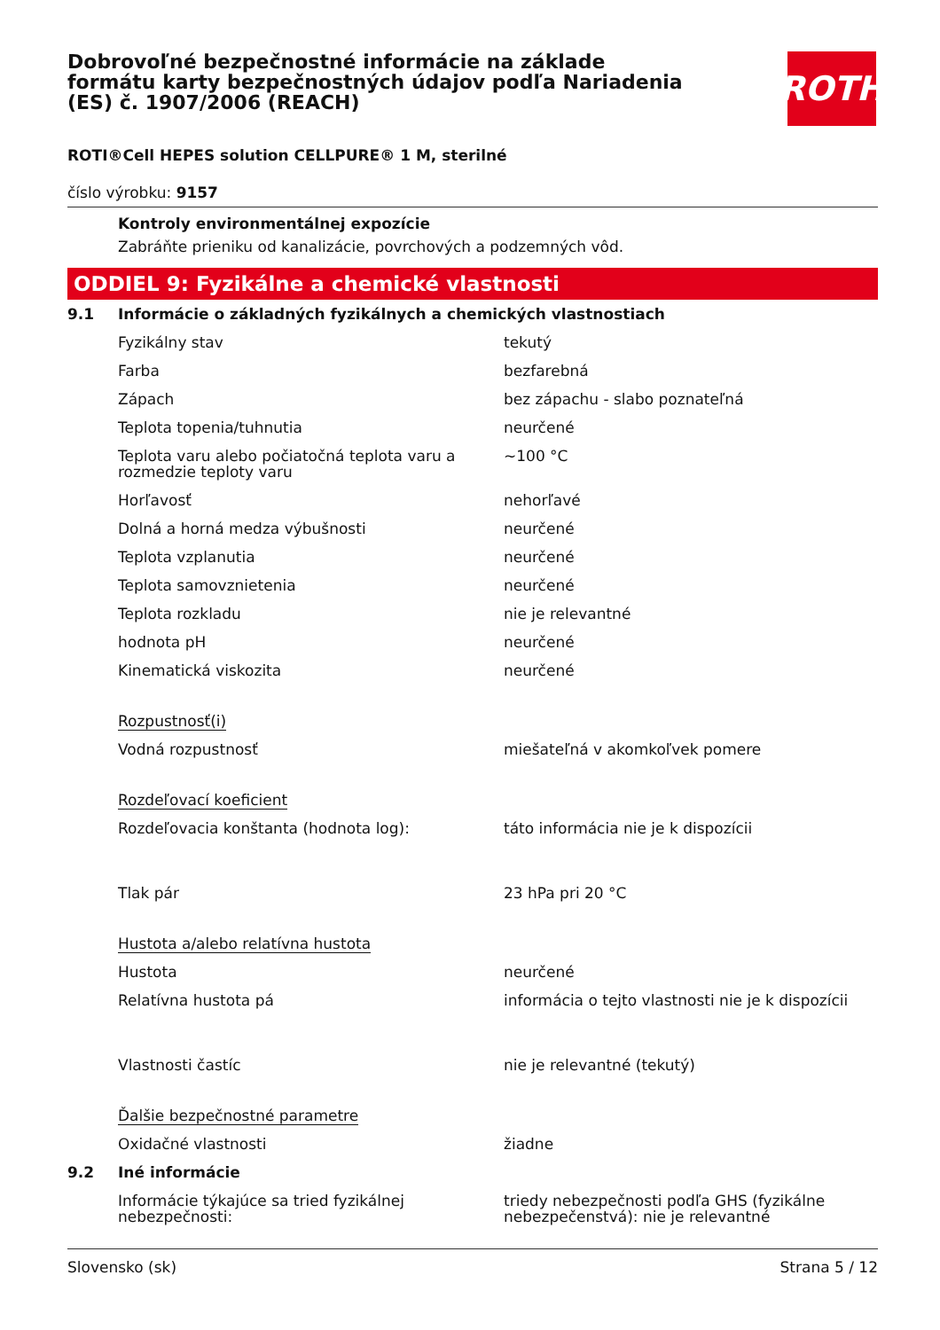Dobrovoľné bezpečnostné informácie na základe formátu karty bezpečnostných údajov podľa Nariadenia (ES) č. 1907/2006 (REACH)
ROTH
ROTI®Cell HEPES solution CELLPURE® 1 M, sterilné
číslo výrobku: 9157
Kontroly environmentálnej expozície
Zabráňte prieniku od kanalizácie, povrchových a podzemných vôd.
ODDIEL 9: Fyzikálne a chemické vlastnosti
| 9.1 | Informácie o základných fyzikálnych a chemických vlastnostiach | |
| | Fyzikálny stav | tekutý |
| | Farba | bezfarebná |
| | Zápach | bez zápachu - slabo poznateľná |
| | Teplota topenia/tuhnutia | neurčené |
| | Teplota varu alebo počiatočná teplota varu a rozmedzie teploty varu | ~100 °C |
| | Horľavosť | nehorľavé |
| | Dolná a horná medza výbušnosti | neurčené |
| | Teplota vzplanutia | neurčené |
| | Teplota samovznietenia | neurčené |
| | Teplota rozkladu | nie je relevantné |
| | hodnota pH | neurčené |
| | Kinematická viskozita | neurčené |
| | Rozpustnosť(i) | |
| | Vodná rozpustnosť | miešateľná v akomkoľvek pomere |
| | Rozdeľovací koeficient | |
| | Rozdeľovacia konštanta (hodnota log): | táto informácia nie je k dispozícii |
| | Tlak pár | 23 hPa pri 20 °C |
| | Hustota a/alebo relatívna hustota | |
| | Hustota | neurčené |
| | Relatívna hustota pá | informácia o tejto vlastnosti nie je k dispozícii |
| | Vlastnosti častíc | nie je relevantné (tekutý) |
| | Ďalšie bezpečnostné parametre | |
| | Oxidačné vlastnosti | žiadne |
| 9.2 | Iné informácie | |
| | Informácie týkajúce sa tried fyzikálnej nebezpečnosti: | triedy nebezpečnosti podľa GHS (fyzikálne nebezpečenstvá): nie je relevantné |
Slovensko (sk) Strana 5 / 12